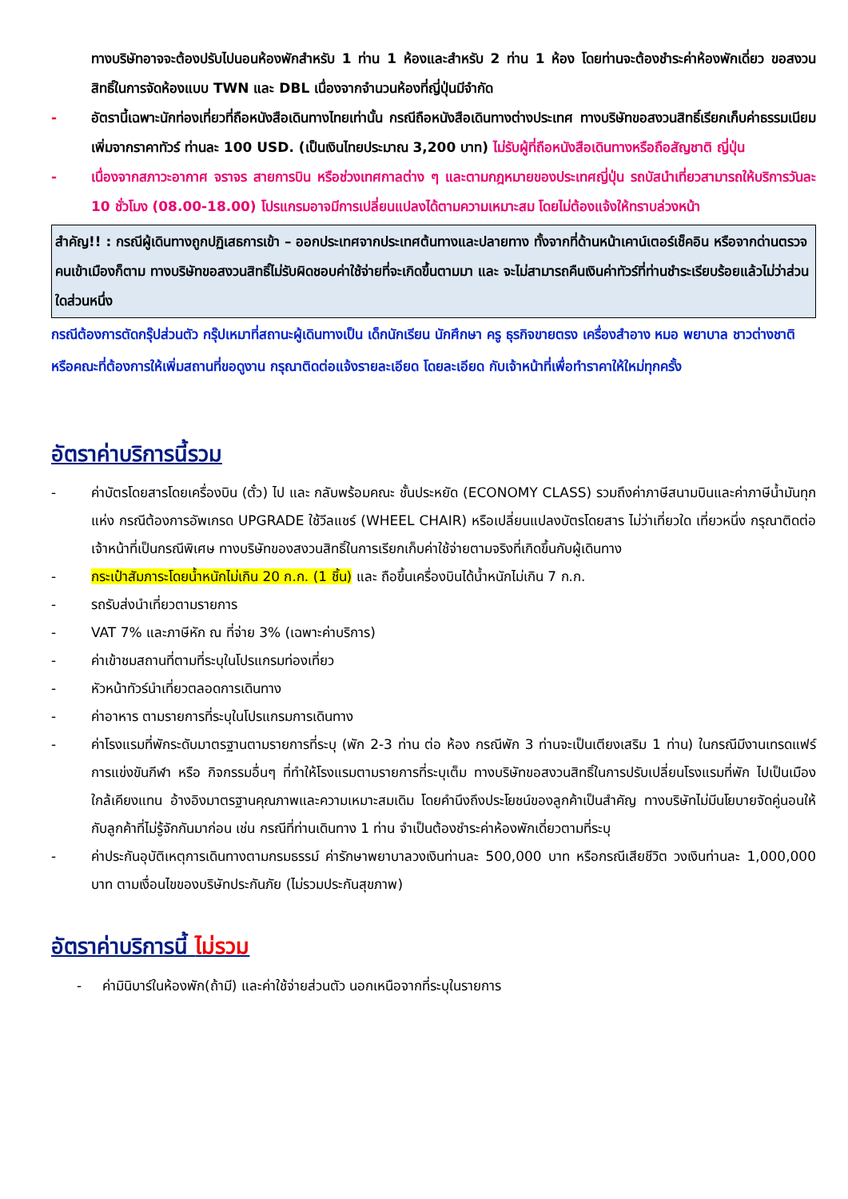ทางบริษัทอาจจะต้องปรับไปนอนห้องพักสำหรับ 1 ท่าน 1 ห้องและสำหรับ 2 ท่าน 1 ห้อง โดยท่านจะต้องชำระค่าห้องพักเดี่ยว ขอสงวนสิทธิ์ในการจัดห้องแบบ TWN และ DBL เนื่องจากจำนวนห้องที่ญี่ปุ่นมีจำกัด
- อัตรานี้เฉพาะนักท่องเที่ยวที่ถือหนังสือเดินทางไทยเท่านั้น กรณีถือหนังสือเดินทางต่างประเทศ ทางบริษัทขอสงวนสิทธิ์เรียกเก็บค่าธรรมเนียมเพิ่มจากราคาทัวร์ ท่านละ 100 USD. (เป็นเงินไทยประมาณ 3,200 บาท) ไม่รับผู้ที่ถือหนังสือเดินทางหรือถือสัญชาติ ญี่ปุ่น
- เนื่องจากสภาวะอากาศ จราจร สายการบิน หรือช่วงเทศกาลต่าง ๆ และตามกฎหมายของประเทศญี่ปุ่น รถบัสนำเที่ยวสามารถให้บริการวันละ 10 ชั่วโมง (08.00-18.00) โปรแกรมอาจมีการเปลี่ยนแปลงได้ตามความเหมาะสม โดยไม่ต้องแจ้งให้ทราบล่วงหน้า
สำคัญ!! : กรณีผู้เดินทางถูกปฏิเสธการเข้า – ออกประเทศจากประเทศต้นทางและปลายทาง ทั้งจากที่ด้านหน้าเคาน์เตอร์เช็คอิน หรือจากด่านตรวจคนเข้าเมืองก็ตาม ทางบริษัทขอสงวนสิทธิ์ไม่รับผิดชอบค่าใช้จ่ายที่จะเกิดขึ้นตามมา และ จะไม่สามารถคืนเงินค่าทัวร์ที่ท่านชำระเรียบร้อยแล้วไม่ว่าส่วนใดส่วนหนึ่ง
กรณีต้องการตัดกรุ๊ปส่วนตัว กรุ๊ปเหมาที่สถานะผู้เดินทางเป็น เด็กนักเรียน นักศึกษา ครู ธุรกิจขายตรง เครื่องสำอาง หมอ พยาบาล ชาวต่างชาติ หรือคณะที่ต้องการให้เพิ่มสถานที่ขอดูงาน กรุณาติดต่อแจ้งรายละเอียด โดยละเอียด กับเจ้าหน้าที่เพื่อทำราคาให้ใหม่ทุกครั้ง
อัตราค่าบริการนี้รวม
- ค่าบัตรโดยสารโดยเครื่องบิน (ตั๋ว) ไป และ กลับพร้อมคณะ ชั้นประหยัด (ECONOMY CLASS) รวมถึงค่าภาษีสนามบินและค่าภาษีน้ำมันทุกแห่ง กรณีต้องการอัพเกรด UPGRADE ใช้วีลแชร์ (WHEEL CHAIR) หรือเปลี่ยนแปลงบัตรโดยสาร ไม่ว่าเที่ยวใด เที่ยวหนึ่ง กรุณาติดต่อเจ้าหน้าที่เป็นกรณีพิเศษ ทางบริษัทของสงวนสิทธิ์ในการเรียกเก็บค่าใช้จ่ายตามจริงที่เกิดขึ้นกับผู้เดินทาง
- กระเป๋าสัมภาระโดยน้ำหนักไม่เกิน 20 ก.ก. (1 ชิ้น) และ ถือขึ้นเครื่องบินได้น้ำหนักไม่เกิน 7 ก.ก.
- รถรับส่งนำเที่ยวตามรายการ
- VAT 7% และภาษีหัก ณ ที่จ่าย 3% (เฉพาะค่าบริการ)
- ค่าเข้าชมสถานที่ตามที่ระบุในโปรแกรมท่องเที่ยว
- หัวหน้าทัวร์นำเที่ยวตลอดการเดินทาง
- ค่าอาหาร ตามรายการที่ระบุในโปรแกรมการเดินทาง
- ค่าโรงแรมที่พักระดับมาตรฐานตามรายการที่ระบุ (พัก 2-3 ท่าน ต่อ ห้อง กรณีพัก 3 ท่านจะเป็นเตียงเสริม 1 ท่าน) ในกรณีมีงานเทรดแฟร์ การแข่งขันกีฬา หรือ กิจกรรมอื่นๆ ที่ทำให้โรงแรมตามรายการที่ระบุเต็ม ทางบริษัทขอสงวนสิทธิ์ในการปรับเปลี่ยนโรงแรมที่พัก ไปเป็นเมืองใกล้เคียงแทน อ้างอิงมาตรฐานคุณภาพและความเหมาะสมเดิม โดยคำนึงถึงประโยชน์ของลูกค้าเป็นสำคัญ ทางบริษัทไม่มีนโยบายจัดคู่นอนให้กับลูกค้าที่ไม่รู้จักกันมาก่อน เช่น กรณีที่ท่านเดินทาง 1 ท่าน จำเป็นต้องชำระค่าห้องพักเดี่ยวตามที่ระบุ
- ค่าประกันอุบัติเหตุการเดินทางตามกรมธรรม์ ค่ารักษาพยาบาลวงเงินท่านละ 500,000 บาท หรือกรณีเสียชีวิต วงเงินท่านละ 1,000,000 บาท ตามเงื่อนไขของบริษัทประกันภัย (ไม่รวมประกันสุขภาพ)
อัตราค่าบริการนี้ ไม่รวม
- ค่ามินิบาร์ในห้องพัก(ถ้ามี) และค่าใช้จ่ายส่วนตัว นอกเหนือจากที่ระบุในรายการ